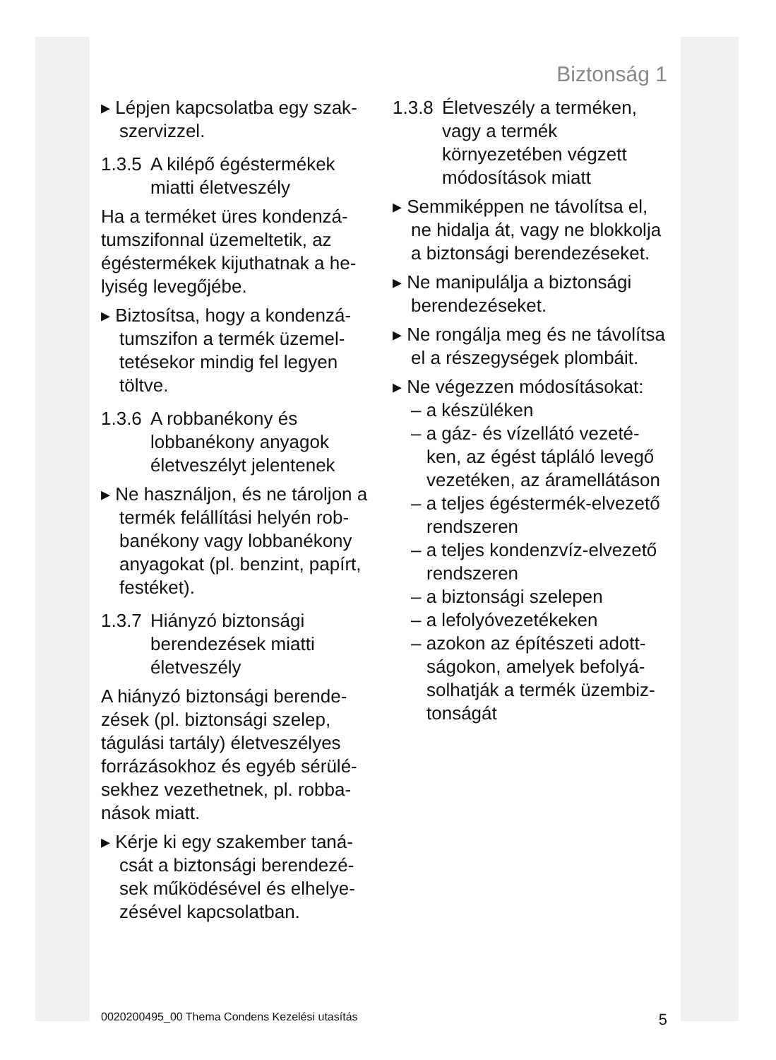Biztonság 1
▸ Lépjen kapcsolatba egy szak­szervizzel.
1.3.5 A kilépő égéstermékek miatti életveszély
Ha a terméket üres kondenzá­tumszifonnal üzemeltetik, az égéstermékek kijuthatnak a he­lyiség levegőjébe.
▸ Biztosítsa, hogy a kondenzá­tumszifon a termék üzemel­tetésekor mindig fel legyen töltve.
1.3.6 A robbanékony és lobbanékony anyagok életveszélyt jelentenek
▸ Ne használjon, és ne tároljon a termék felállítási helyén rob­banékony vagy lobbanékony anyagokat (pl. benzint, papírt, festéket).
1.3.7 Hiányzó biztonsági berendezések miatti életveszély
A hiányzó biztonsági berende­zések (pl. biztonsági szelep, tágulási tartály) életveszélyes forrázásokhoz és egyéb sérülé­sekhez vezethetnek, pl. robba­nások miatt.
▸ Kérje ki egy szakember taná­csát a biztonsági berendezé­sek működésével és elhelye­zésével kapcsolatban.
1.3.8 Életveszély a terméken, vagy a termék környezetében végzett módosítások miatt
▸ Semmiképpen ne távolítsa el, ne hidalja át, vagy ne blok­kolja a biztonsági berendezé­seket.
▸ Ne manipulálja a biztonsági berendezéseket.
▸ Ne rongálja meg és ne távo­lítsa el a részegységek plom­báit.
▸ Ne végezzen módosításokat:
– a készüléken
– a gáz- és vízellátó vezeté­ken, az égést tápláló levegő vezetéken, az áramellátá­son
– a teljes égéstermék-elve­zető rendszeren
– a teljes kondenzvíz-elve­zető rendszeren
– a biztonsági szelepen
– a lefolyóvezetékeken
– azokon az építészeti adott­ságokon, amelyek befolyá­solhatják a termék üzembiz­tonságát
0020200495_00 Thema Condens Kezelési utasítás 5